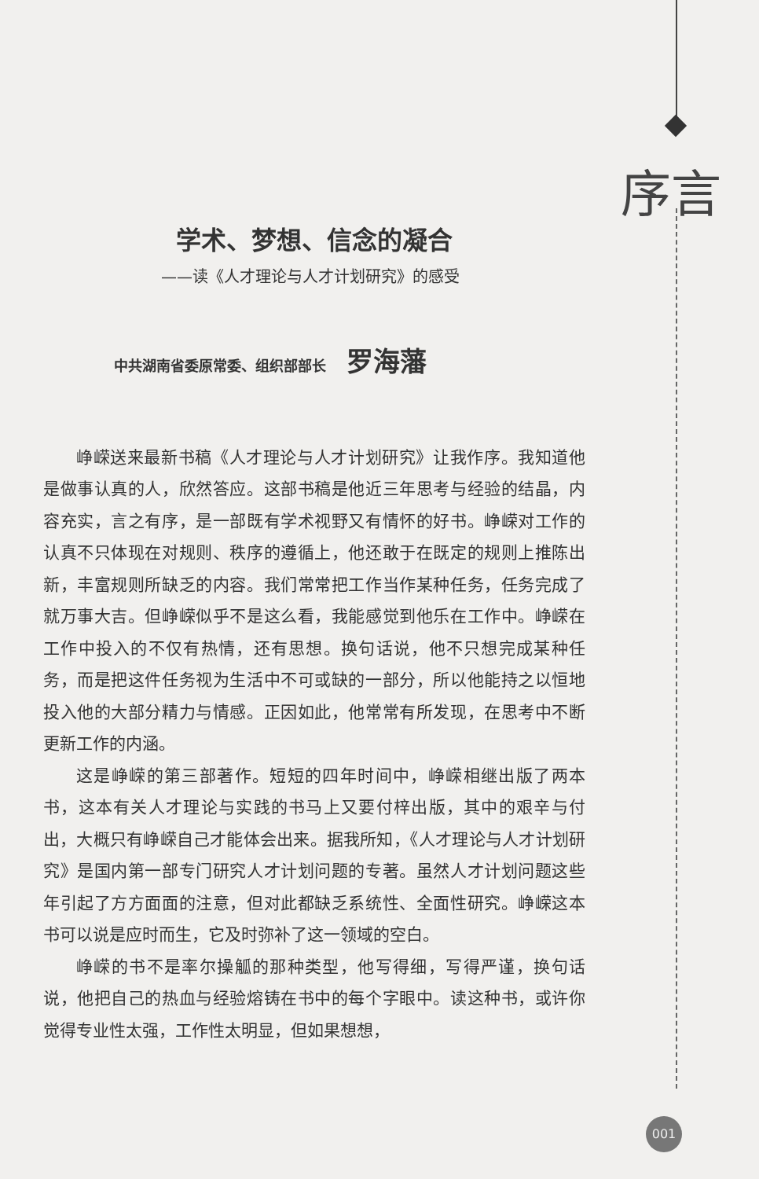序言
学术、梦想、信念的凝合
——读《人才理论与人才计划研究》的感受
中共湖南省委原常委、组织部部长 罗海藩
峥嵘送来最新书稿《人才理论与人才计划研究》让我作序。我知道他是做事认真的人，欣然答应。这部书稿是他近三年思考与经验的结晶，内容充实，言之有序，是一部既有学术视野又有情怀的好书。峥嵘对工作的认真不只体现在对规则、秩序的遵循上，他还敢于在既定的规则上推陈出新，丰富规则所缺乏的内容。我们常常把工作当作某种任务，任务完成了就万事大吉。但峥嵘似乎不是这么看，我能感觉到他乐在工作中。峥嵘在工作中投入的不仅有热情，还有思想。换句话说，他不只想完成某种任务，而是把这件任务视为生活中不可或缺的一部分，所以他能持之以恒地投入他的大部分精力与情感。正因如此，他常常有所发现，在思考中不断更新工作的内涵。
这是峥嵘的第三部著作。短短的四年时间中，峥嵘相继出版了两本书，这本有关人才理论与实践的书马上又要付梓出版，其中的艰辛与付出，大概只有峥嵘自己才能体会出来。据我所知，《人才理论与人才计划研究》是国内第一部专门研究人才计划问题的专著。虽然人才计划问题这些年引起了方方面面的注意，但对此都缺乏系统性、全面性研究。峥嵘这本书可以说是应时而生，它及时弥补了这一领域的空白。
峥嵘的书不是率尔操觚的那种类型，他写得细，写得严谨，换句话说，他把自己的热血与经验熔铸在书中的每个字眼中。读这种书，或许你觉得专业性太强，工作性太明显，但如果想想，
001